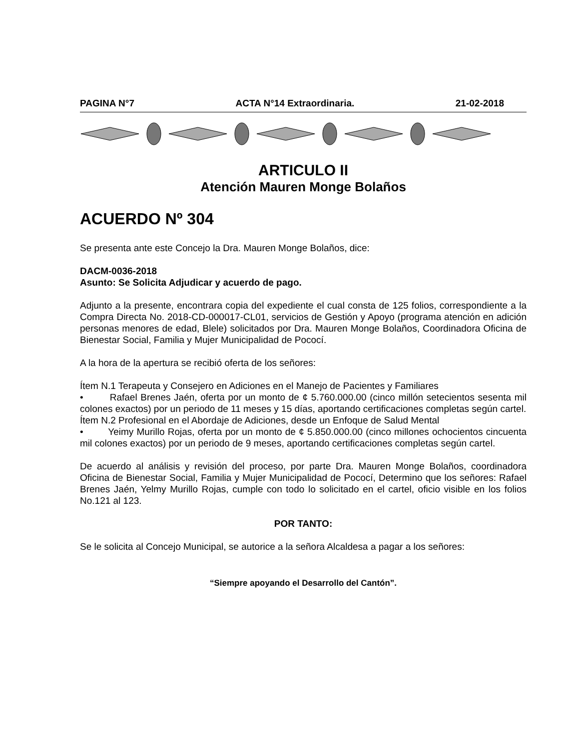PAGINA N°7 ACTA N°14 Extraordinaria. 21-02-2018
ARTICULO II
Atención Mauren Monge Bolaños
ACUERDO Nº 304
Se presenta ante este Concejo la Dra. Mauren Monge Bolaños, dice:
DACM-0036-2018
Asunto: Se Solicita Adjudicar y acuerdo de pago.
Adjunto a la presente, encontrara copia del expediente el cual consta de 125 folios, correspondiente a la Compra Directa No. 2018-CD-000017-CL01, servicios de Gestión y Apoyo (programa atención en adición personas menores de edad, Blele) solicitados por Dra. Mauren Monge Bolaños, Coordinadora Oficina de Bienestar Social, Familia y Mujer Municipalidad de Pococí.
A la hora de la apertura se recibió oferta de los señores:
Ítem N.1 Terapeuta y Consejero en Adiciones en el Manejo de Pacientes y Familiares
• Rafael Brenes Jaén, oferta por un monto de ¢ 5.760.000.00 (cinco millón setecientos sesenta mil colones exactos) por un periodo de 11 meses y 15 días, aportando certificaciones completas según cartel.
Ítem N.2 Profesional en el Abordaje de Adiciones, desde un Enfoque de Salud Mental
• Yeimy Murillo Rojas, oferta por un monto de ¢ 5.850.000.00 (cinco millones ochocientos cincuenta mil colones exactos) por un periodo de 9 meses, aportando certificaciones completas según cartel.
De acuerdo al análisis y revisión del proceso, por parte Dra. Mauren Monge Bolaños, coordinadora Oficina de Bienestar Social, Familia y Mujer Municipalidad de Pococí, Determino que los señores: Rafael Brenes Jaén, Yelmy Murillo Rojas, cumple con todo lo solicitado en el cartel, oficio visible en los folios No.121 al 123.
POR TANTO:
Se le solicita al Concejo Municipal, se autorice a la señora Alcaldesa a pagar a los señores:
“Siempre apoyando el Desarrollo del Cantón”.